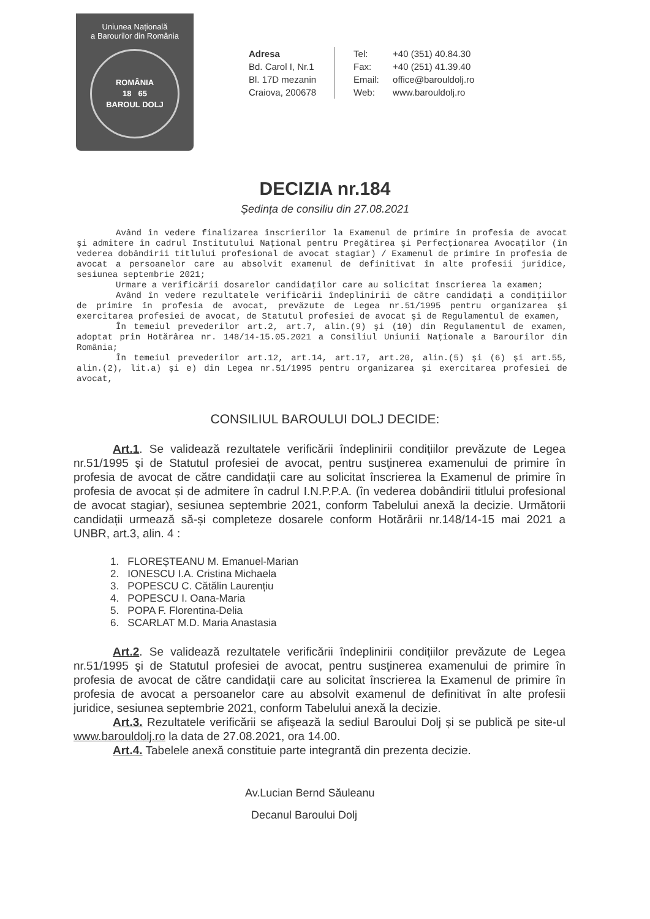Uniunea Națională
a Barourilor din România
ROMÂNIA
18 65
BAROUL DOLJ
Adresa
Bd. Carol I, Nr.1
Bl. 17D mezanin
Craiova, 200678
Tel: +40 (351) 40.84.30
Fax: +40 (251) 41.39.40
Email: office@barouldolj.ro
Web: www.barouldolj.ro
DECIZIA nr.184
Ședința de consiliu din 27.08.2021
Având în vedere finalizarea înscrierilor la Examenul de primire în profesia de avocat şi admitere în cadrul Institutului Naţional pentru Pregătirea şi Perfecţionarea Avocaţilor (în vederea dobândirii titlului profesional de avocat stagiar) / Examenul de primire în profesia de avocat a persoanelor care au absolvit examenul de definitivat în alte profesii juridice, sesiunea septembrie 2021;
Urmare a verificării dosarelor candidaţilor care au solicitat înscrierea la examen;
Având în vedere rezultatele verificării îndeplinirii de către candidaţi a condiţiilor de primire în profesia de avocat, prevăzute de Legea nr.51/1995 pentru organizarea şi exercitarea profesiei de avocat, de Statutul profesiei de avocat şi de Regulamentul de examen,
În temeiul prevederilor art.2, art.7, alin.(9) şi (10) din Regulamentul de examen, adoptat prin Hotărârea nr. 148/14-15.05.2021 a Consiliul Uniunii Naţionale a Barourilor din România;
În temeiul prevederilor art.12, art.14, art.17, art.20, alin.(5) şi (6) şi art.55, alin.(2), lit.a) şi e) din Legea nr.51/1995 pentru organizarea şi exercitarea profesiei de avocat,
CONSILIUL BAROULUI DOLJ DECIDE:
Art.1. Se validează rezultatele verificării îndeplinirii condițiilor prevăzute de Legea nr.51/1995 şi de Statutul profesiei de avocat, pentru susţinerea examenului de primire în profesia de avocat de către candidaţii care au solicitat înscrierea la Examenul de primire în profesia de avocat și de admitere în cadrul I.N.P.P.A. (în vederea dobândirii titlului profesional de avocat stagiar), sesiunea septembrie 2021, conform Tabelului anexă la decizie. Următorii candidații urmează să-și completeze dosarele conform Hotărârii nr.148/14-15 mai 2021 a UNBR, art.3, alin. 4 :
1. FLOREȘTEANU M. Emanuel-Marian
2. IONESCU I.A. Cristina Michaela
3. POPESCU C. Cătălin Laurențiu
4. POPESCU I. Oana-Maria
5. POPA F. Florentina-Delia
6. SCARLAT M.D. Maria Anastasia
Art.2. Se validează rezultatele verificării îndeplinirii condițiilor prevăzute de Legea nr.51/1995 şi de Statutul profesiei de avocat, pentru susţinerea examenului de primire în profesia de avocat de către candidaţii care au solicitat înscrierea la Examenul de primire în profesia de avocat a persoanelor care au absolvit examenul de definitivat în alte profesii juridice, sesiunea septembrie 2021, conform Tabelului anexă la decizie.
Art.3. Rezultatele verificării se afişează la sediul Baroului Dolj și se publică pe site-ul www.barouldolj.ro la data de 27.08.2021, ora 14.00.
Art.4. Tabelele anexă constituie parte integrantă din prezenta decizie.
Av.Lucian Bernd Săuleanu
Decanul Baroului Dolj